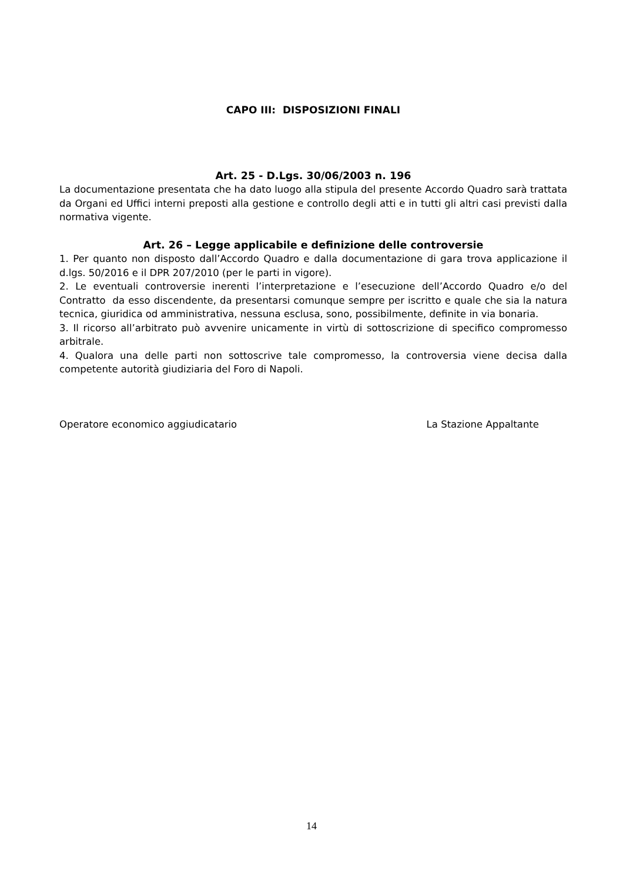CAPO III: DISPOSIZIONI FINALI
Art. 25 - D.Lgs. 30/06/2003 n. 196
La documentazione presentata che ha dato luogo alla stipula del presente Accordo Quadro sarà trattata da Organi ed Uffici interni preposti alla gestione e controllo degli atti e in tutti gli altri casi previsti dalla normativa vigente.
Art. 26 – Legge applicabile e definizione delle controversie
1. Per quanto non disposto dall’Accordo Quadro e dalla documentazione di gara trova applicazione il d.lgs. 50/2016 e il DPR 207/2010 (per le parti in vigore).
2. Le eventuali controversie inerenti l’interpretazione e l’esecuzione dell’Accordo Quadro e/o del Contratto da esso discendente, da presentarsi comunque sempre per iscritto e quale che sia la natura tecnica, giuridica od amministrativa, nessuna esclusa, sono, possibilmente, definite in via bonaria.
3. Il ricorso all’arbitrato può avvenire unicamente in virtù di sottoscrizione di specifico compromesso arbitrale.
4. Qualora una delle parti non sottoscrive tale compromesso, la controversia viene decisa dalla competente autorità giudiziaria del Foro di Napoli.
Operatore economico aggiudicatario La Stazione Appaltante
14